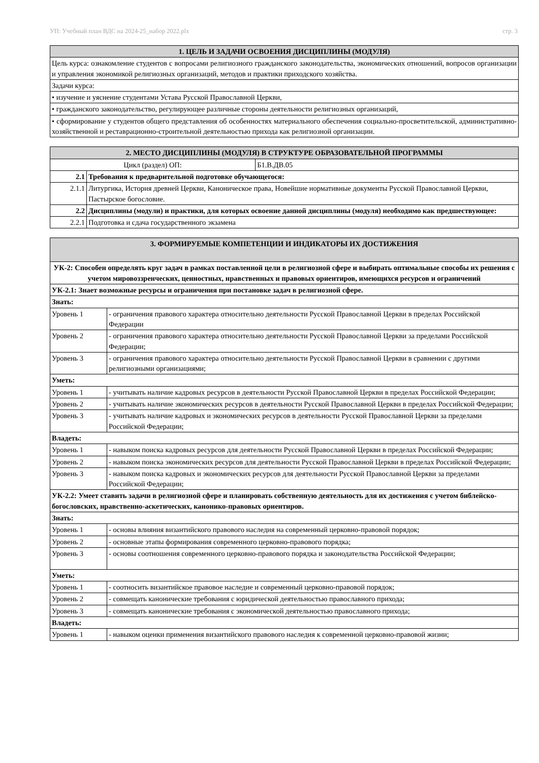УП: Учебный план ВДС на 2024-25_набор 2022.plx стр. 3
| 1. ЦЕЛЬ И ЗАДАЧИ ОСВОЕНИЯ ДИСЦИПЛИНЫ (МОДУЛЯ) |
| --- |
| Цель курса: ознакомление студентов с вопросами религиозного гражданского законодательства, экономических отношений, вопросов организации и управления экономикой религиозных организаций, методов и практики приходского хозяйства. |
| Задачи курса: |
| • изучение и уяснение студентами Устава Русской Православной Церкви, |
| • гражданского законодательство, регулирующее различные стороны деятельности религиозных организаций, |
| • сформирование у студентов общего представления об особенностях материального обеспечения социально-просветительской, административно-хозяйственной и реставрационно-строительной деятельностью прихода как религиозной организации. |
| 2. МЕСТО ДИСЦИПЛИНЫ (МОДУЛЯ) В СТРУКТУРЕ ОБРАЗОВАТЕЛЬНОЙ ПРОГРАММЫ | | |
| --- | --- | --- |
| Цикл (раздел) ОП: | | Б1.В.ДВ.05 |
| 2.1 | Требования к предварительной подготовке обучающегося: | |
| 2.1.1 | Литургика, История древней Церкви, Каноническое права, Новейшие нормативные документы Русской Православной Церкви, Пастырское богословие. | |
| 2.2 | Дисциплины (модули) и практики, для которых освоение данной дисциплины (модуля) необходимо как предшествующее: | |
| 2.2.1 | Подготовка и сдача государственного экзамена | |
| 3. ФОРМИРУЕМЫЕ КОМПЕТЕНЦИИ И ИНДИКАТОРЫ ИХ ДОСТИЖЕНИЯ | |
| --- | --- |
| УК-2: Способен определять круг задач в рамках поставленной цели в религиозной сфере и выбирать оптимальные способы их решения с учетом мировоззренческих, ценностных, нравственных и правовых ориентиров, имеющихся ресурсов и ограничений | |
| УК-2.1: Знает возможные ресурсы и ограничения при постановке задач в религиозной сфере. | |
| Знать: | |
| Уровень 1 | - ограничения правового характера относительно деятельности Русской Православной Церкви в пределах Российской Федерации |
| Уровень 2 | - ограничения правового характера относительно деятельности Русской Православной Церкви за пределами Российской Федерации; |
| Уровень 3 | - ограничения правового характера относительно деятельности Русской Православной Церкви в сравнении с другими религиозными организациями; |
| Уметь: | |
| Уровень 1 | - учитывать наличие кадровых ресурсов в деятельности Русской Православной Церкви в пределах Российской Федерации; |
| Уровень 2 | - учитывать наличие экономических ресурсов в деятельности Русской Православной Церкви в пределах Российской Федерации; |
| Уровень 3 | - учитывать наличие кадровых и экономических ресурсов в деятельности Русской Православной Церкви за пределами Российской Федерации; |
| Владеть: | |
| Уровень 1 | - навыком поиска кадровых ресурсов для деятельности Русской Православной Церкви в пределах Российской Федерации; |
| Уровень 2 | - навыком поиска экономических ресурсов для деятельности Русской Православной Церкви в пределах Российской Федерации; |
| Уровень 3 | - навыком поиска кадровых и экономических ресурсов для деятельности Русской Православной Церкви за пределами Российской Федерации; |
| УК-2.2: Умеет ставить задачи в религиозной сфере и планировать собственную деятельность для их достижения с учетом библейско-богословских, нравственно-аскетических, канонико-правовых ориентиров. | |
| Знать: | |
| Уровень 1 | - основы влияния византийского правового наследия на современный церковно-правовой порядок; |
| Уровень 2 | - основные этапы формирования современного церковно-правового порядка; |
| Уровень 3 | - основы соотношения современного церковно-правового порядка и законодательства Российской Федерации; |
| Уметь: | |
| Уровень 1 | - соотносить византийское правовое наследие и современный церковно-правовой порядок; |
| Уровень 2 | - совмещать канонические требования с юридической деятельностью православного прихода; |
| Уровень 3 | - совмещать канонические требования с экономической деятельностью православного прихода; |
| Владеть: | |
| Уровень 1 | - навыком оценки применения византийского правового наследия к современной церковно-правовой жизни; |